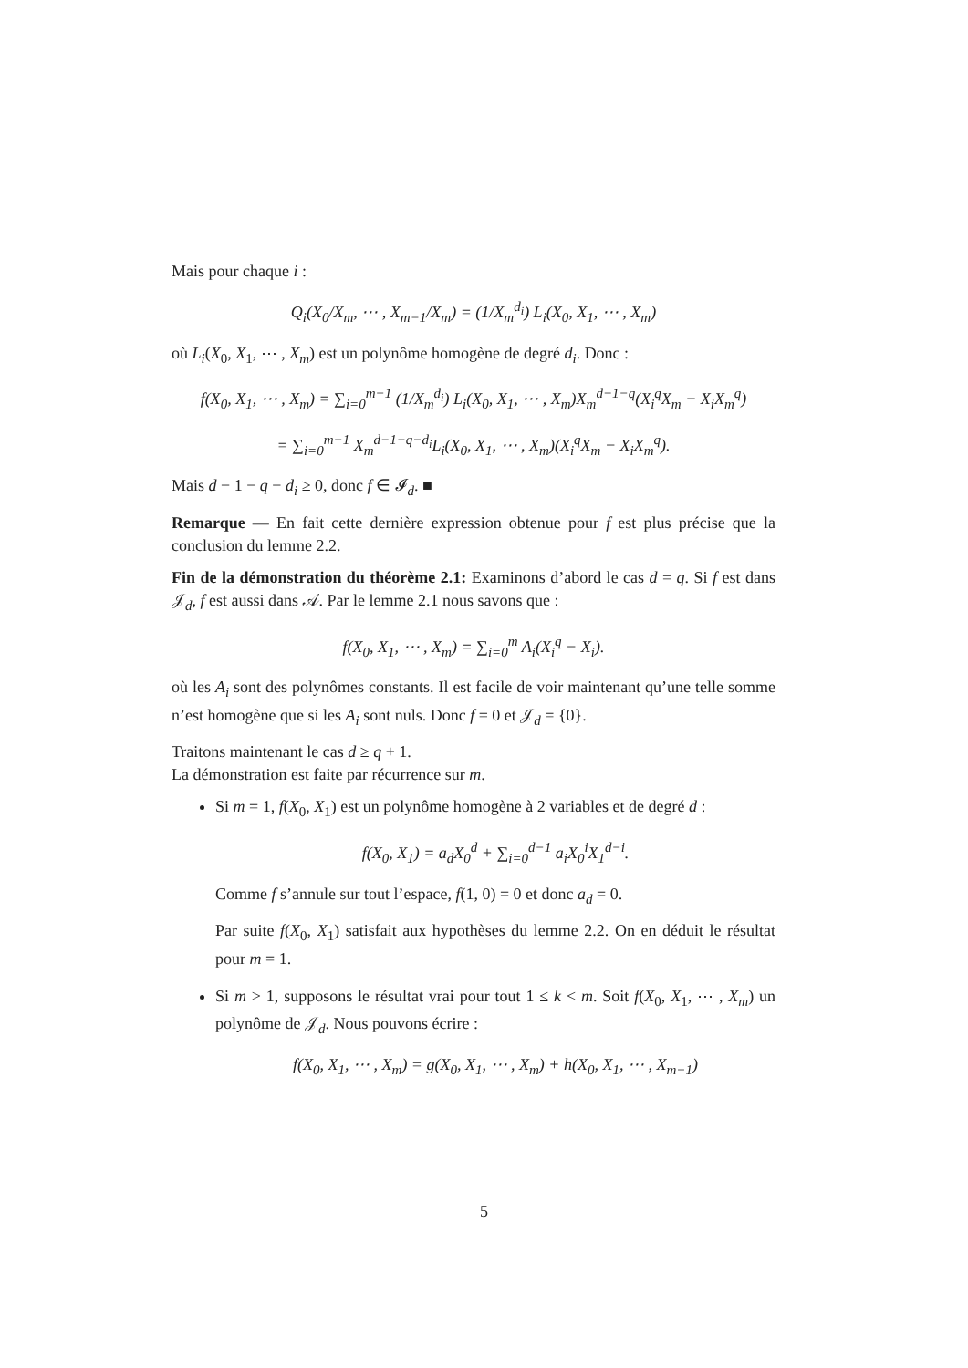Mais pour chaque i :
Q<sub>i</sub>(X<sub>0</sub>/X<sub>m</sub>, ⋯ , X<sub>m−1</sub>/X<sub>m</sub>) = (1/X<sub>m</sub><sup>d<sub>i</sub></sup>) L<sub>i</sub>(X<sub>0</sub>, X<sub>1</sub>, ⋯ , X<sub>m</sub>)
où L<sub>i</sub>(X<sub>0</sub>, X<sub>1</sub>, ⋯ , X<sub>m</sub>) est un polynôme homogène de degré d<sub>i</sub>. Donc :
f(X<sub>0</sub>, X<sub>1</sub>, ⋯ , X<sub>m</sub>) = ∑<sub>i=0</sub><sup>m−1</sup> (1/X<sub>m</sub><sup>d<sub>i</sub></sup>) L<sub>i</sub>(X<sub>0</sub>, X<sub>1</sub>, ⋯ , X<sub>m</sub>)X<sub>m</sub><sup>d−1−q</sup>(X<sub>i</sub><sup>q</sup>X<sub>m</sub> − X<sub>i</sub>X<sub>m</sub><sup>q</sup>)
= ∑<sub>i=0</sub><sup>m−1</sup> X<sub>m</sub><sup>d−1−q−d<sub>i</sub></sup>L<sub>i</sub>(X<sub>0</sub>, X<sub>1</sub>, ⋯ , X<sub>m</sub>)(X<sub>i</sub><sup>q</sup>X<sub>m</sub> − X<sub>i</sub>X<sub>m</sub><sup>q</sup>).
Mais d − 1 − q − d<sub>i</sub> ≥ 0, donc f ∈ 𝓘<sub>d</sub>. ■
Remarque — En fait cette dernière expression obtenue pour f est plus précise que la conclusion du lemme 2.2.
Fin de la démonstration du théorème 2.1: Examinons d’abord le cas d = q. Si f est dans 𝒥<sub>d</sub>, f est aussi dans 𝒜. Par le lemme 2.1 nous savons que :
f(X<sub>0</sub>, X<sub>1</sub>, ⋯ , X<sub>m</sub>) = ∑<sub>i=0</sub><sup>m</sup> A<sub>i</sub>(X<sub>i</sub><sup>q</sup> − X<sub>i</sub>).
où les A<sub>i</sub> sont des polynômes constants. Il est facile de voir maintenant qu’une telle somme n’est homogène que si les A<sub>i</sub> sont nuls. Donc f = 0 et 𝒥<sub>d</sub> = {0}.
Traitons maintenant le cas d ≥ q + 1.
La démonstration est faite par récurrence sur m.
Si m = 1, f(X<sub>0</sub>, X<sub>1</sub>) est un polynôme homogène à 2 variables et de degré d :
f(X<sub>0</sub>, X<sub>1</sub>) = a<sub>d</sub>X<sub>0</sub><sup>d</sup> + ∑<sub>i=0</sub><sup>d−1</sup> a<sub>i</sub>X<sub>0</sub><sup>i</sup>X<sub>1</sub><sup>d−i</sup>.
Comme f s’annule sur tout l’espace, f(1, 0) = 0 et donc a<sub>d</sub> = 0.
Par suite f(X<sub>0</sub>, X<sub>1</sub>) satisfait aux hypothèses du lemme 2.2. On en déduit le résultat pour m = 1.
Si m > 1, supposons le résultat vrai pour tout 1 ≤ k < m. Soit f(X<sub>0</sub>, X<sub>1</sub>, ⋯ , X<sub>m</sub>) un polynôme de 𝒥<sub>d</sub>. Nous pouvons écrire :
f(X<sub>0</sub>, X<sub>1</sub>, ⋯ , X<sub>m</sub>) = g(X<sub>0</sub>, X<sub>1</sub>, ⋯ , X<sub>m</sub>) + h(X<sub>0</sub>, X<sub>1</sub>, ⋯ , X<sub>m−1</sub>)
5